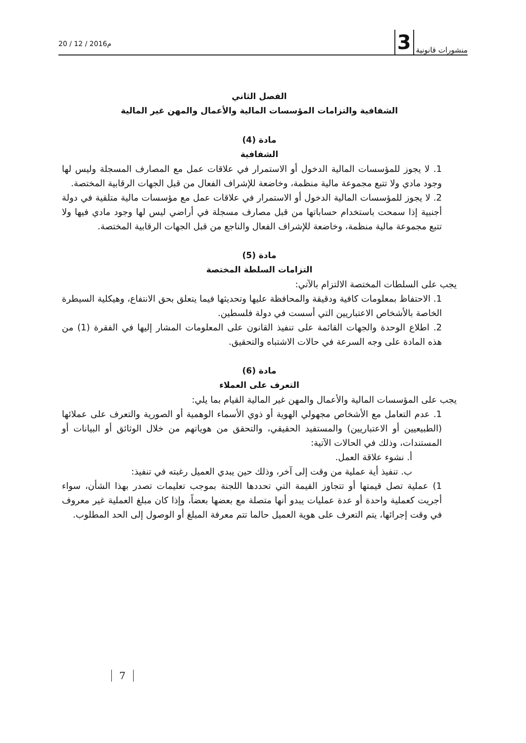منشورات قانونية 3
20 / 12 / 2016م
الفصل الثاني
الشفافية والتزامات المؤسسات المالية والأعمال والمهن غير المالية
مادة (4)
الشفافية
1. لا يجوز للمؤسسات المالية الدخول أو الاستمرار في علاقات عمل مع المصارف المسجلة وليس لها وجود مادي ولا تتبع مجموعة مالية منظمة، وخاضعة للإشراف الفعال من قبل الجهات الرقابية المختصة.
2. لا يجوز للمؤسسات المالية الدخول أو الاستمرار في علاقات عمل مع مؤسسات مالية متلقية في دولة أجنبية إذا سمحت باستخدام حساباتها من قبل مصارف مسجلة في أراضي ليس لها وجود مادي فيها ولا تتبع مجموعة مالية منظمة، وخاضعة للإشراف الفعال والناجع من قبل الجهات الرقابية المختصة.
مادة (5)
التزامات السلطة المختصة
يجب على السلطات المختصة الالتزام بالآتي:
1. الاحتفاظ بمعلومات كافية ودقيقة والمحافظة عليها وتحديثها فيما يتعلق بحق الانتفاع، وهيكلية السيطرة الخاصة بالأشخاص الاعتباريين التي أسست في دولة فلسطين.
2. اطلاع الوحدة والجهات القائمة على تنفيذ القانون على المعلومات المشار إليها في الفقرة (1) من هذه المادة على وجه السرعة في حالات الاشتباه والتحقيق.
مادة (6)
التعرف على العملاء
يجب على المؤسسات المالية والأعمال والمهن غير المالية القيام بما يلي:
1. عدم التعامل مع الأشخاص مجهولي الهوية أو ذوي الأسماء الوهمية أو الصورية والتعرف على عملائها (الطبيعيين أو الاعتباريين) والمستفيد الحقيقي، والتحقق من هوياتهم من خلال الوثائق أو البيانات أو المستندات، وذلك في الحالات الآتية:
أ. نشوء علاقة العمل.
ب. تنفيذ أية عملية من وقت إلى آخر، وذلك حين يبدي العميل رغبته في تنفيذ:
1) عملية تصل قيمتها أو تتجاوز القيمة التي تحددها اللجنة بموجب تعليمات تصدر بهذا الشأن، سواء أجريت كعملية واحدة أو عدة عمليات يبدو أنها متصلة مع بعضها بعضاً، وإذا كان مبلغ العملية غير معروف في وقت إجرائها، يتم التعرف على هوية العميل حالما تتم معرفة المبلغ أو الوصول إلى الحد المطلوب.
7